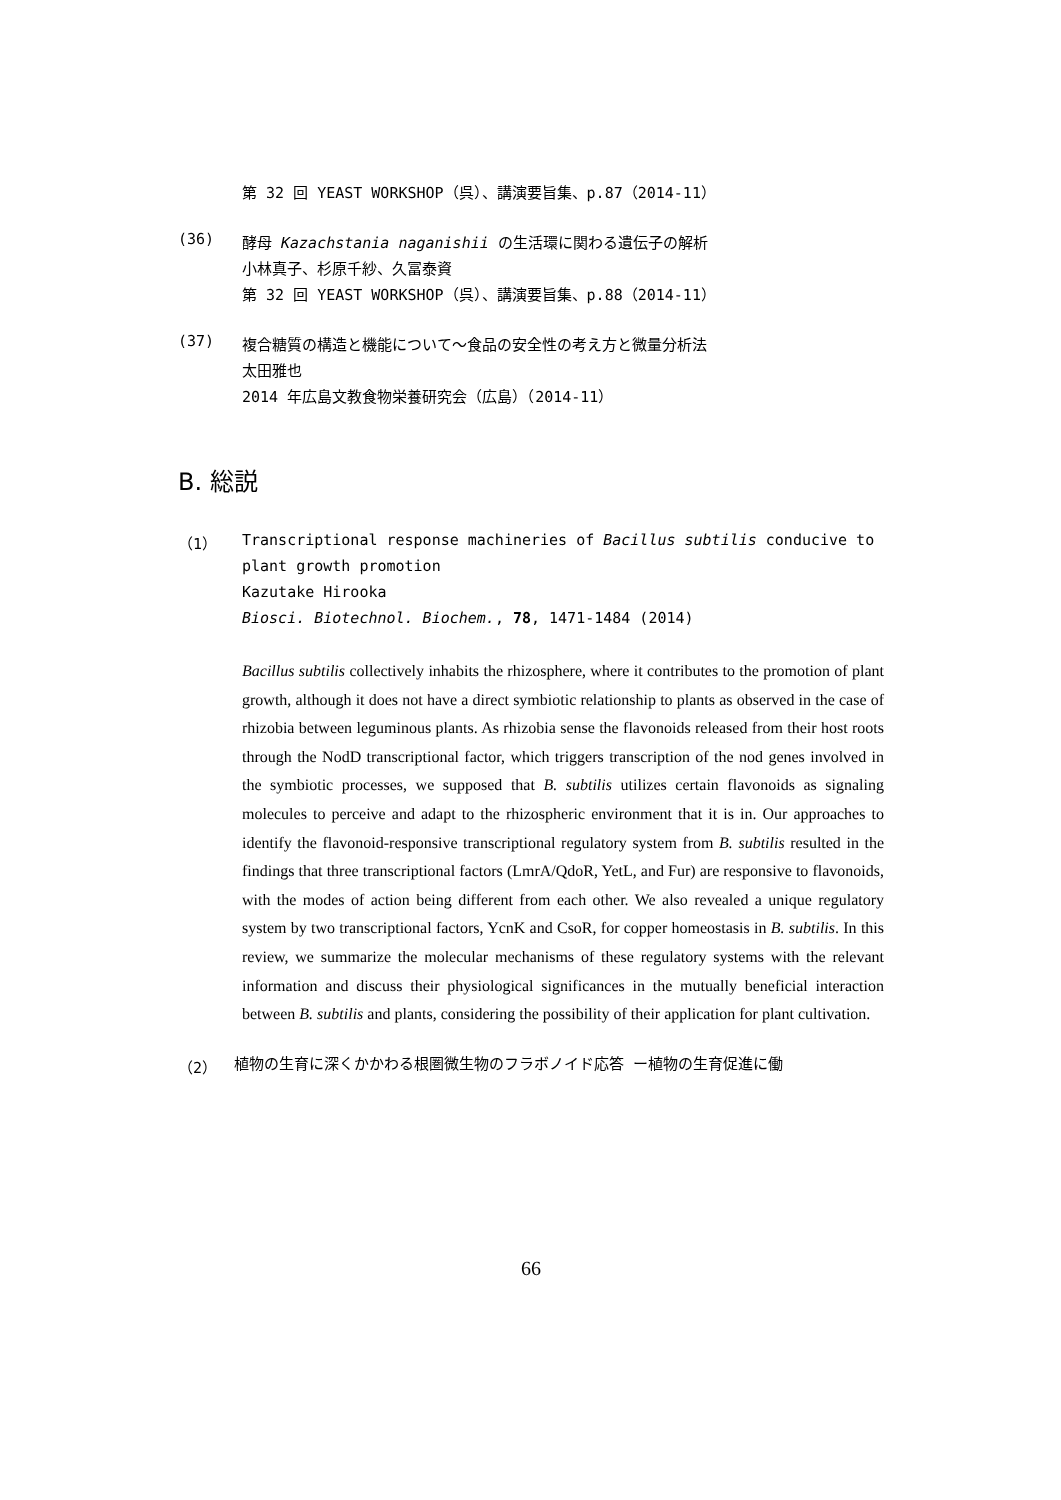第 32 回 YEAST WORKSHOP（呉）、講演要旨集、p.87（2014-11）
(36)
酵母 Kazachstania naganishii の生活環に関わる遺伝子の解析
小林真子、杉原千紗、久冨泰資
第 32 回 YEAST WORKSHOP（呉）、講演要旨集、p.88（2014-11）
(37)
複合糖質の構造と機能について～食品の安全性の考え方と微量分析法
太田雅也
2014 年広島文教食物栄養研究会（広島）（2014-11）
B. 総説
（1）
Transcriptional response machineries of Bacillus subtilis conducive to plant growth promotion
Kazutake Hirooka
Biosci. Biotechnol. Biochem., 78, 1471-1484 (2014)
Bacillus subtilis collectively inhabits the rhizosphere, where it contributes to the promotion of plant growth, although it does not have a direct symbiotic relationship to plants as observed in the case of rhizobia between leguminous plants. As rhizobia sense the flavonoids released from their host roots through the NodD transcriptional factor, which triggers transcription of the nod genes involved in the symbiotic processes, we supposed that B. subtilis utilizes certain flavonoids as signaling molecules to perceive and adapt to the rhizospheric environment that it is in. Our approaches to identify the flavonoid-responsive transcriptional regulatory system from B. subtilis resulted in the findings that three transcriptional factors (LmrA/QdoR, YetL, and Fur) are responsive to flavonoids, with the modes of action being different from each other. We also revealed a unique regulatory system by two transcriptional factors, YcnK and CsoR, for copper homeostasis in B. subtilis. In this review, we summarize the molecular mechanisms of these regulatory systems with the relevant information and discuss their physiological significances in the mutually beneficial interaction between B. subtilis and plants, considering the possibility of their application for plant cultivation.
（2）
植物の生育に深くかかわる根圏微生物のフラボノイド応答 ー植物の生育促進に働
66